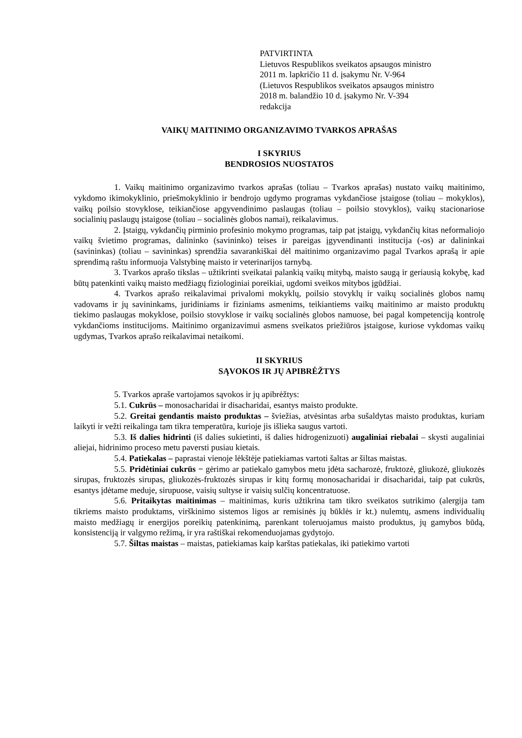PATVIRTINTA
Lietuvos Respublikos sveikatos apsaugos ministro
2011 m. lapkričio 11 d. įsakymu Nr. V-964
(Lietuvos Respublikos sveikatos apsaugos ministro
2018 m. balandžio 10 d. įsakymo Nr. V-394
redakcija
VAIKŲ MAITINIMO ORGANIZAVIMO TVARKOS APRAŠAS
I SKYRIUS
BENDROSIOS NUOSTATOS
1. Vaikų maitinimo organizavimo tvarkos aprašas (toliau – Tvarkos aprašas) nustato vaikų maitinimo, vykdomo ikimokyklinio, priešmokyklinio ir bendrojo ugdymo programas vykdančiose įstaigose (toliau – mokyklos), vaikų poilsio stovyklose, teikiančiose apgyvendinimo paslaugas (toliau – poilsio stovyklos), vaikų stacionariose socialinių paslaugų įstaigose (toliau – socialinės globos namai), reikalavimus.
2. Įstaigų, vykdančių pirminio profesinio mokymo programas, taip pat įstaigų, vykdančių kitas neformaliojo vaikų švietimo programas, dalininko (savininko) teises ir pareigas įgyvendinanti institucija (-os) ar dalininkai (savininkas) (toliau – savininkas) sprendžia savarankiškai dėl maitinimo organizavimo pagal Tvarkos aprašą ir apie sprendimą raštu informuoja Valstybinę maisto ir veterinarijos tarnybą.
3. Tvarkos aprašo tikslas – užtikrinti sveikatai palankią vaikų mitybą, maisto saugą ir geriausią kokybę, kad būtų patenkinti vaikų maisto medžiagų fiziologiniai poreikiai, ugdomi sveikos mitybos įgūdžiai.
4. Tvarkos aprašo reikalavimai privalomi mokyklų, poilsio stovyklų ir vaikų socialinės globos namų vadovams ir jų savininkams, juridiniams ir fiziniams asmenims, teikiantiems vaikų maitinimo ar maisto produktų tiekimo paslaugas mokyklose, poilsio stovyklose ir vaikų socialinės globos namuose, bei pagal kompetenciją kontrolę vykdančioms institucijoms. Maitinimo organizavimui asmens sveikatos priežiūros įstaigose, kuriose vykdomas vaikų ugdymas, Tvarkos aprašo reikalavimai netaikomi.
II SKYRIUS
SĄVOKOS IR JŲ APIBRĖŽTYS
5. Tvarkos apraše vartojamos sąvokos ir jų apibrėžtys:
5.1. Cukrūs – monosacharidai ir disacharidai, esantys maisto produkte.
5.2. Greitai gendantis maisto produktas – šviežias, atvėsintas arba sušaldytas maisto produktas, kuriam laikyti ir vežti reikalinga tam tikra temperatūra, kurioje jis išlieka saugus vartoti.
5.3. Iš dalies hidrinti (iš dalies sukietinti, iš dalies hidrogenizuoti) augaliniai riebalai – skysti augaliniai aliejai, hidrinimo proceso metu paversti pusiau kietais.
5.4. Patiekalas – paprastai vienoje lėkštėje patiekiamas vartoti šaltas ar šiltas maistas.
5.5. Pridėtiniai cukrūs − gėrimo ar patiekalo gamybos metu įdėta sacharozė, fruktozė, gliukozė, gliukozės sirupas, fruktozės sirupas, gliukozės-fruktozės sirupas ir kitų formų monosacharidai ir disacharidai, taip pat cukrūs, esantys įdėtame meduje, sirupuose, vaisių sultyse ir vaisių sulčių koncentratuose.
5.6. Pritaikytas maitinimas – maitinimas, kuris užtikrina tam tikro sveikatos sutrikimo (alergija tam tikriems maisto produktams, virškinimo sistemos ligos ar remisinės jų būklės ir kt.) nulemtų, asmens individualių maisto medžiagų ir energijos poreikių patenkinimą, parenkant toleruojamus maisto produktus, jų gamybos būdą, konsistenciją ir valgymo režimą, ir yra raštiškai rekomenduojamas gydytojo.
5.7. Šiltas maistas – maistas, patiekiamas kaip karštas patiekalas, iki patiekimo vartoti